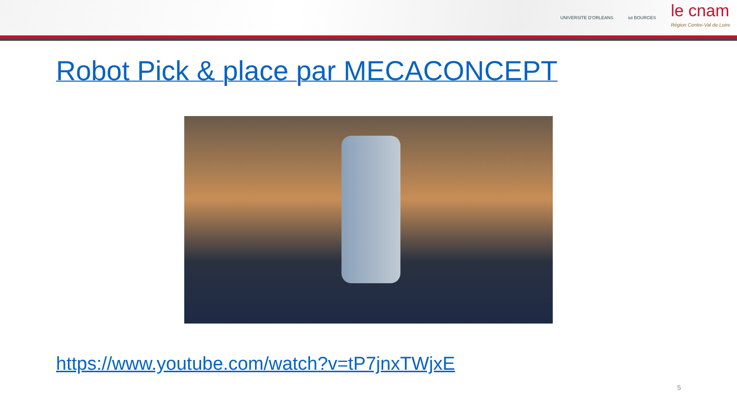UNIVERSITE D'ORLEANS iut BOURGES
le cnam
Région Centre-Val de Loire
Robot Pick & place par MECACONCEPT
https://www.youtube.com/watch?v=tP7jnxTWjxE
5